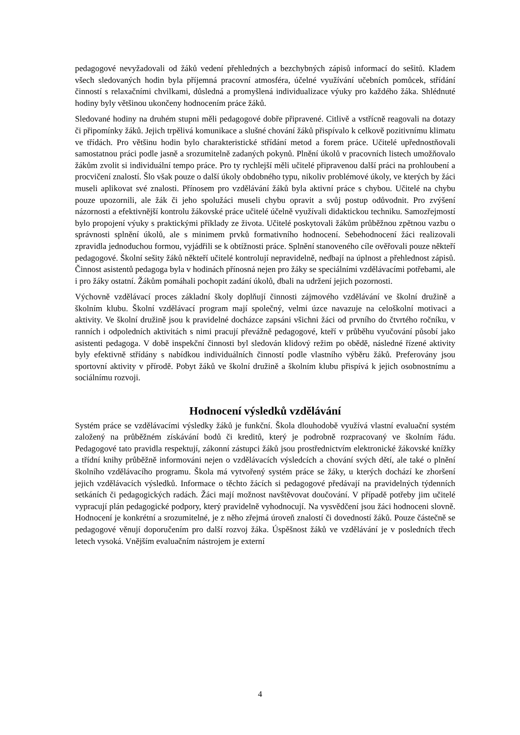pedagogové nevyžadovali od žáků vedení přehledných a bezchybných zápisů informací do sešitů. Kladem všech sledovaných hodin byla příjemná pracovní atmosféra, účelné využívání učebních pomůcek, střídání činností s relaxačními chvilkami, důsledná a promyšlená individualizace výuky pro každého žáka. Shlédnuté hodiny byly většinou ukončeny hodnocením práce žáků.
Sledované hodiny na druhém stupni měli pedagogové dobře připravené. Citlivě a vstřícně reagovali na dotazy či připomínky žáků. Jejich trpělivá komunikace a slušné chování žáků přispívalo k celkově pozitivnímu klimatu ve třídách. Pro většinu hodin bylo charakteristické střídání metod a forem práce. Učitelé upřednostňovali samostatnou práci podle jasně a srozumitelně zadaných pokynů. Plnění úkolů v pracovních listech umožňovalo žákům zvolit si individuální tempo práce. Pro ty rychlejší měli učitelé připravenou další práci na prohloubení a procvičení znalostí. Šlo však pouze o další úkoly obdobného typu, nikoliv problémové úkoly, ve kterých by žáci museli aplikovat své znalosti. Přínosem pro vzdělávání žáků byla aktivní práce s chybou. Učitelé na chybu pouze upozornili, ale žák či jeho spolužáci museli chybu opravit a svůj postup odůvodnit. Pro zvýšení názornosti a efektivnější kontrolu žákovské práce učitelé účelně využívali didaktickou techniku. Samozřejmostí bylo propojení výuky s praktickými příklady ze života. Učitelé poskytovali žákům průběžnou zpětnou vazbu o správnosti splnění úkolů, ale s minimem prvků formativního hodnocení. Sebehodnocení žáci realizovali zpravidla jednoduchou formou, vyjádřili se k obtížnosti práce. Splnění stanoveného cíle ověřovali pouze někteří pedagogové. Školní sešity žáků někteří učitelé kontrolují nepravidelně, nedbají na úplnost a přehlednost zápisů. Činnost asistentů pedagoga byla v hodinách přínosná nejen pro žáky se speciálními vzdělávacími potřebami, ale i pro žáky ostatní. Žákům pomáhali pochopit zadání úkolů, dbali na udržení jejich pozornosti.
Výchovně vzdělávací proces základní školy doplňují činnosti zájmového vzdělávání ve školní družině a školním klubu. Školní vzdělávací program mají společný, velmi úzce navazuje na celoškolní motivaci a aktivity. Ve školní družině jsou k pravidelné docházce zapsáni všichni žáci od prvního do čtvrtého ročníku, v ranních i odpoledních aktivitách s nimi pracují převážně pedagogové, kteří v průběhu vyučování působí jako asistenti pedagoga. V době inspekční činnosti byl sledován klidový režim po obědě, následné řízené aktivity byly efektivně střídány s nabídkou individuálních činností podle vlastního výběru žáků. Preferovány jsou sportovní aktivity v přírodě. Pobyt žáků ve školní družině a školním klubu přispívá k jejich osobnostnímu a sociálnímu rozvoji.
Hodnocení výsledků vzdělávání
Systém práce se vzdělávacími výsledky žáků je funkční. Škola dlouhodobě využívá vlastní evaluační systém založený na průběžném získávání bodů či kreditů, který je podrobně rozpracovaný ve školním řádu. Pedagogové tato pravidla respektují, zákonní zástupci žáků jsou prostřednictvím elektronické žákovské knížky a třídní knihy průběžně informováni nejen o vzdělávacích výsledcích a chování svých dětí, ale také o plnění školního vzdělávacího programu. Škola má vytvořený systém práce se žáky, u kterých dochází ke zhoršení jejich vzdělávacích výsledků. Informace o těchto žácích si pedagogové předávají na pravidelných týdenních setkáních či pedagogických radách. Žáci mají možnost navštěvovat doučování. V případě potřeby jim učitelé vypracují plán pedagogické podpory, který pravidelně vyhodnocují. Na vysvědčení jsou žáci hodnoceni slovně. Hodnocení je konkrétní a srozumitelné, je z něho zřejmá úroveň znalostí či dovedností žáků. Pouze částečně se pedagogové věnují doporučením pro další rozvoj žáka. Úspěšnost žáků ve vzdělávání je v posledních třech letech vysoká. Vnějším evaluačním nástrojem je externí
4